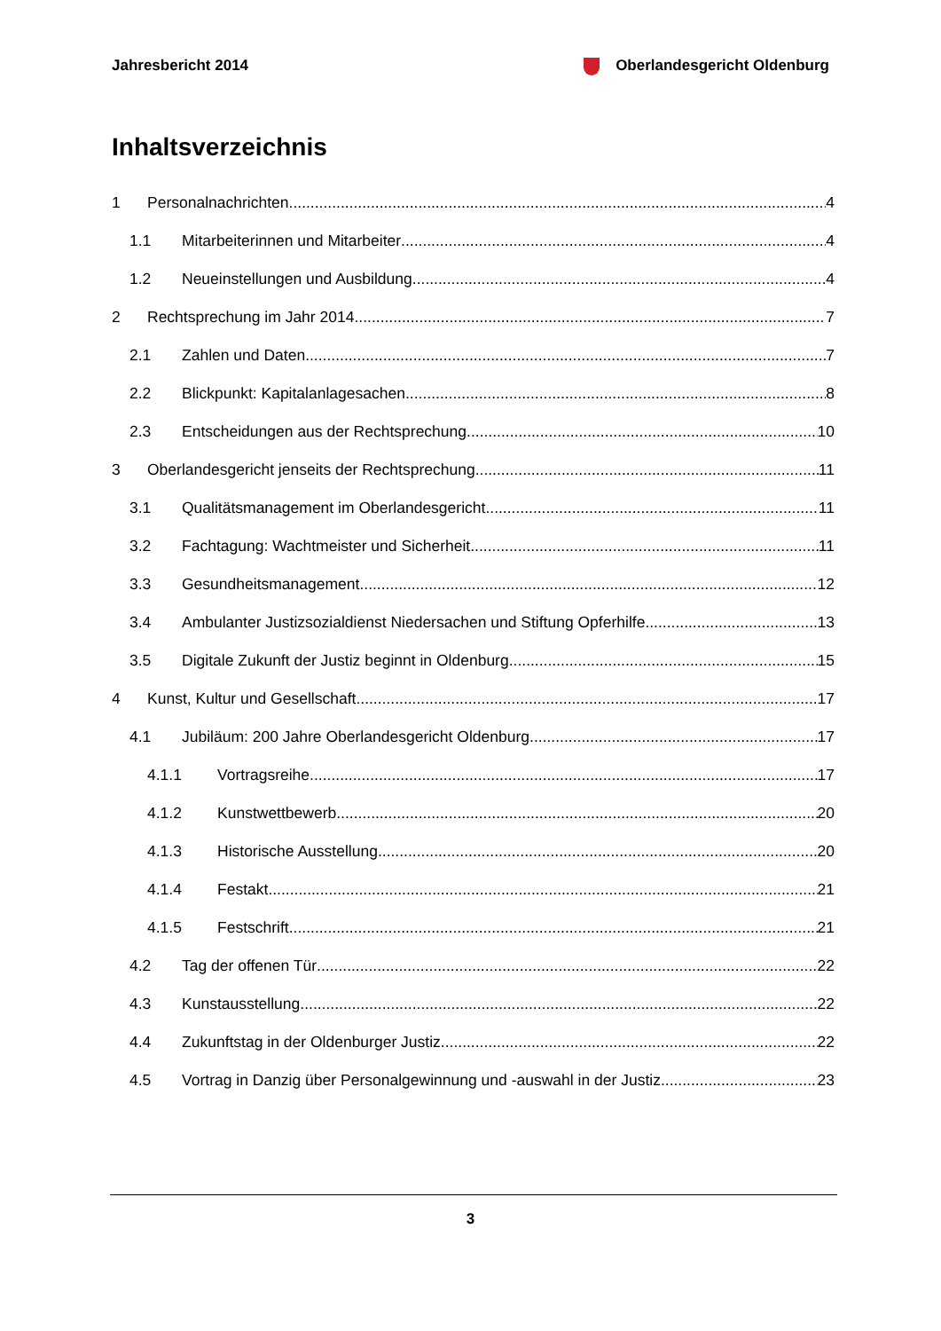Jahresbericht 2014 Oberlandesgericht Oldenburg
Inhaltsverzeichnis
1 Personalnachrichten 4
1.1 Mitarbeiterinnen und Mitarbeiter 4
1.2 Neueinstellungen und Ausbildung 4
2 Rechtsprechung im Jahr 2014 7
2.1 Zahlen und Daten 7
2.2 Blickpunkt: Kapitalanlagesachen 8
2.3 Entscheidungen aus der Rechtsprechung 10
3 Oberlandesgericht jenseits der Rechtsprechung 11
3.1 Qualitätsmanagement im Oberlandesgericht 11
3.2 Fachtagung: Wachtmeister und Sicherheit 11
3.3 Gesundheitsmanagement 12
3.4 Ambulanter Justizsozialdienst Niedersachen und Stiftung Opferhilfe 13
3.5 Digitale Zukunft der Justiz beginnt in Oldenburg 15
4 Kunst, Kultur und Gesellschaft 17
4.1 Jubiläum: 200 Jahre Oberlandesgericht Oldenburg 17
4.1.1 Vortragsreihe 17
4.1.2 Kunstwettbewerb 20
4.1.3 Historische Ausstellung 20
4.1.4 Festakt 21
4.1.5 Festschrift 21
4.2 Tag der offenen Tür 22
4.3 Kunstausstellung 22
4.4 Zukunftstag in der Oldenburger Justiz 22
4.5 Vortrag in Danzig über Personalgewinnung und -auswahl in der Justiz 23
3